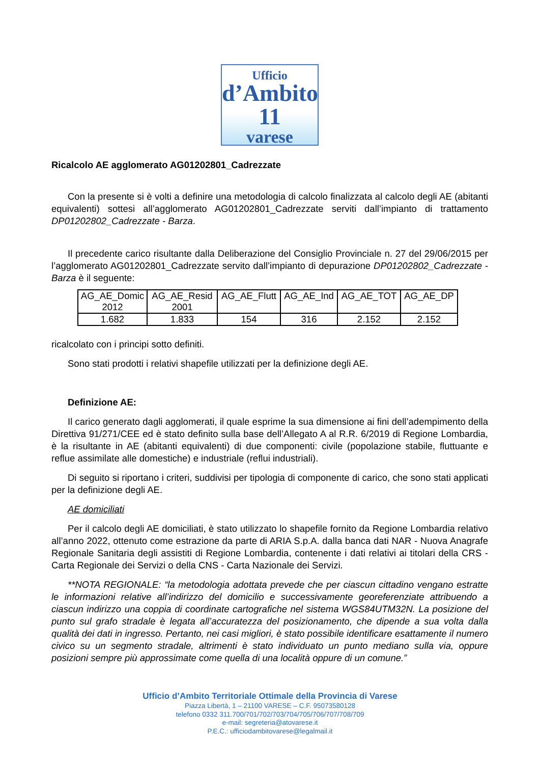Ufficio
d’Ambito 11
varese
Ricalcolo AE agglomerato AG01202801_Cadrezzate
Con la presente si è volti a definire una metodologia di calcolo finalizzata al calcolo degli AE (abitanti equivalenti) sottesi all’agglomerato AG01202801_Cadrezzate serviti dall’impianto di trattamento DP01202802_Cadrezzate - Barza.
Il precedente carico risultante dalla Deliberazione del Consiglio Provinciale n. 27 del 29/06/2015 per l’agglomerato AG01202801_Cadrezzate servito dall’impianto di depurazione DP01202802_Cadrezzate - Barza è il seguente:
| AG_AE_Domic 2012 | AG_AE_Resid 2001 | AG_AE_Flutt | AG_AE_Ind | AG_AE_TOT | AG_AE_DP |
| 1.682 | 1.833 | 154 | 316 | 2.152 | 2.152 |
ricalcolato con i principi sotto definiti.
Sono stati prodotti i relativi shapefile utilizzati per la definizione degli AE.
Definizione AE:
Il carico generato dagli agglomerati, il quale esprime la sua dimensione ai fini dell’adempimento della Direttiva 91/271/CEE ed è stato definito sulla base dell’Allegato A al R.R. 6/2019 di Regione Lombardia, è la risultante in AE (abitanti equivalenti) di due componenti: civile (popolazione stabile, fluttuante e reflue assimilate alle domestiche) e industriale (reflui industriali).
Di seguito si riportano i criteri, suddivisi per tipologia di componente di carico, che sono stati applicati per la definizione degli AE.
AE domiciliati
Per il calcolo degli AE domiciliati, è stato utilizzato lo shapefile fornito da Regione Lombardia relativo all’anno 2022, ottenuto come estrazione da parte di ARIA S.p.A. dalla banca dati NAR - Nuova Anagrafe Regionale Sanitaria degli assistiti di Regione Lombardia, contenente i dati relativi ai titolari della CRS - Carta Regionale dei Servizi o della CNS - Carta Nazionale dei Servizi.
**NOTA REGIONALE: “la metodologia adottata prevede che per ciascun cittadino vengano estratte le informazioni relative all’indirizzo del domicilio e successivamente georeferenziate attribuendo a ciascun indirizzo una coppia di coordinate cartografiche nel sistema WGS84UTM32N. La posizione del punto sul grafo stradale è legata all’accuratezza del posizionamento, che dipende a sua volta dalla qualità dei dati in ingresso. Pertanto, nei casi migliori, è stato possibile identificare esattamente il numero civico su un segmento stradale, altrimenti è stato individuato un punto mediano sulla via, oppure posizioni sempre più approssimate come quella di una località oppure di un comune.”
Ufficio d’Ambito Territoriale Ottimale della Provincia di Varese
Piazza Libertà, 1 – 21100 VARESE – C.F. 95073580128
telefono 0332 311.700/701/702/703/704/705/706/707/708/709
e-mail: segreteria@atovarese.it
P.E.C.: ufficiodambitovarese@legalmail.it